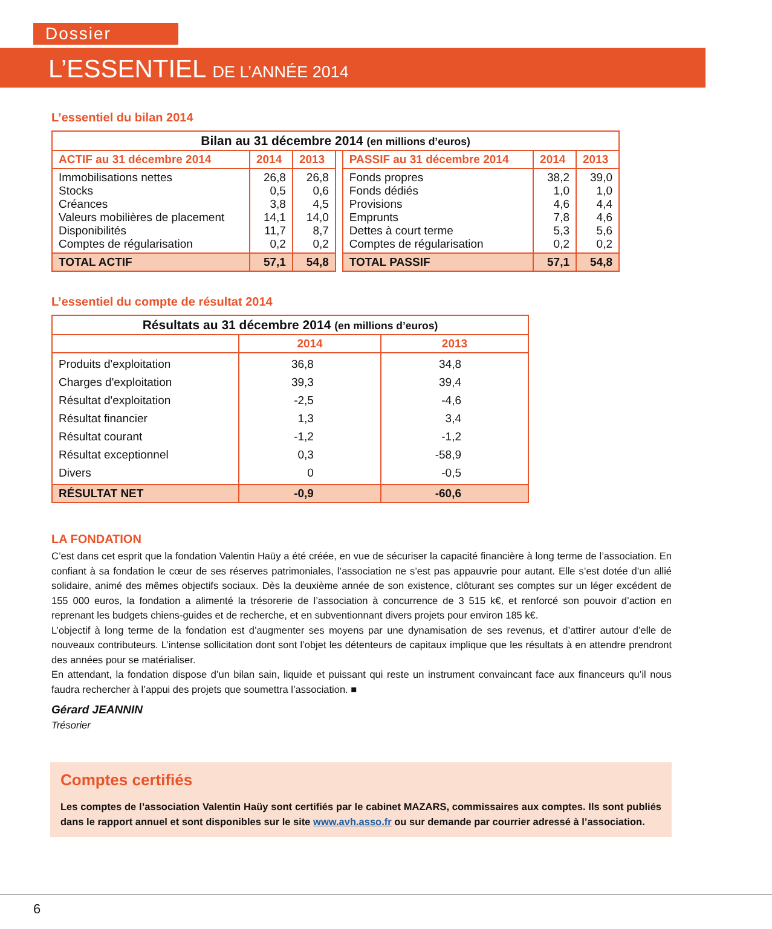Dossier
L’ESSENTIEL DE L’ANNÉE 2014
L’essentiel du bilan 2014
| Bilan au 31 décembre 2014 (en millions d’euros) | | | | | | |
| ACTIF au 31 décembre 2014 | 2014 | 2013 | | PASSIF au 31 décembre 2014 | 2014 | 2013 |
| Immobilisations nettes Stocks Créances Valeurs mobilières de placement Disponibilités Comptes de régularisation | 26,8 0,5 3,8 14,1 11,7 0,2 | 26,8 0,6 4,5 14,0 8,7 0,2 | | Fonds propres Fonds dédiés Provisions Emprunts Dettes à court terme Comptes de régularisation | 38,2 1,0 4,6 7,8 5,3 0,2 | 39,0 1,0 4,4 4,6 5,6 0,2 |
| TOTAL ACTIF | 57,1 | 54,8 | | TOTAL PASSIF | 57,1 | 54,8 |
L’essentiel du compte de résultat 2014
| Résultats au 31 décembre 2014 (en millions d’euros) | | |
| | 2014 | 2013 |
| Produits d'exploitation Charges d'exploitation Résultat d'exploitation Résultat financier Résultat courant Résultat exceptionnel Divers | 36,8 39,3 -2,5 1,3 -1,2 0,3 0 | 34,8 39,4 -4,6 3,4 -1,2 -58,9 -0,5 |
| RÉSULTAT NET | -0,9 | -60,6 |
LA FONDATION
C’est dans cet esprit que la fondation Valentin Haüy a été créée, en vue de sécuriser la capacité financière à long terme de l’association. En confiant à sa fondation le cœur de ses réserves patrimoniales, l’association ne s’est pas appauvrie pour autant. Elle s’est dotée d’un allié solidaire, animé des mêmes objectifs sociaux. Dès la deuxième année de son existence, clôturant ses comptes sur un léger excédent de 155 000 euros, la fondation a alimenté la trésorerie de l’association à concurrence de 3 515 k€, et renforcé son pouvoir d’action en reprenant les budgets chiens-guides et de recherche, et en subventionnant divers projets pour environ 185 k€.
L’objectif à long terme de la fondation est d’augmenter ses moyens par une dynamisation de ses revenus, et d’attirer autour d’elle de nouveaux contributeurs. L’intense sollicitation dont sont l’objet les détenteurs de capitaux implique que les résultats à en attendre prendront des années pour se matérialiser.
En attendant, la fondation dispose d’un bilan sain, liquide et puissant qui reste un instrument convaincant face aux financeurs qu’il nous faudra rechercher à l’appui des projets que soumettra l’association. ■
Gérard JEANNIN
Trésorier
Comptes certifiés
Les comptes de l’association Valentin Haüy sont certifiés par le cabinet MAZARS, commissaires aux comptes. Ils sont publiés dans le rapport annuel et sont disponibles sur le site www.avh.asso.fr ou sur demande par courrier adressé à l’association.
6